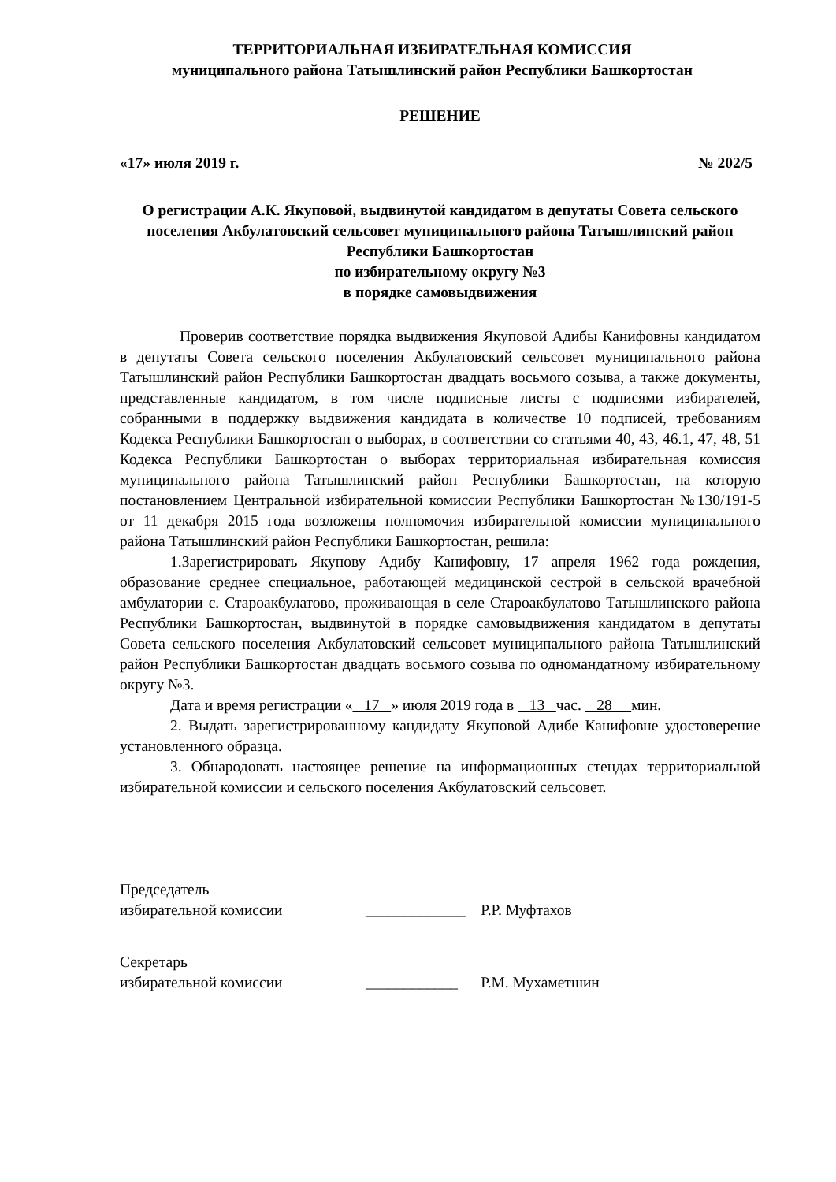ТЕРРИТОРИАЛЬНАЯ ИЗБИРАТЕЛЬНАЯ КОМИССИЯ
муниципального района Татышлинский район Республики Башкортостан
РЕШЕНИЕ
«17» июля 2019 г. № 202/5
О регистрации А.К. Якуповой, выдвинутой кандидатом в депутаты Совета сельского поселения Акбулатовский сельсовет муниципального района Татышлинский район Республики Башкортостан
по избирательному округу №3
в порядке самовыдвижения
Проверив соответствие порядка выдвижения Якуповой Адибы Канифовны кандидатом в депутаты Совета сельского поселения Акбулатовский сельсовет муниципального района Татышлинский район Республики Башкортостан двадцать восьмого созыва, а также документы, представленные кандидатом, в том числе подписные листы с подписями избирателей, собранными в поддержку выдвижения кандидата в количестве 10 подписей, требованиям Кодекса Республики Башкортостан о выборах, в соответствии со статьями 40, 43, 46.1, 47, 48, 51 Кодекса Республики Башкортостан о выборах территориальная избирательная комиссия муниципального района Татышлинский район Республики Башкортостан, на которую постановлением Центральной избирательной комиссии Республики Башкортостан №130/191-5 от 11 декабря 2015 года возложены полномочия избирательной комиссии муниципального района Татышлинский район Республики Башкортостан, решила:
1.Зарегистрировать Якупову Адибу Канифовну, 17 апреля 1962 года рождения, образование среднее специальное, работающей медицинской сестрой в сельской врачебной амбулатории с. Староакбулатово, проживающая в селе Староакбулатово Татышлинского района Республики Башкортостан, выдвинутой в порядке самовыдвижения кандидатом в депутаты Совета сельского поселения Акбулатовский сельсовет муниципального района Татышлинский район Республики Башкортостан двадцать восьмого созыва по одномандатному избирательному округу №3.
Дата и время регистрации « 17 » июля 2019 года в 13 час. 28 мин.
2. Выдать зарегистрированному кандидату Якуповой Адибе Канифовне удостоверение установленного образца.
3. Обнародовать настоящее решение на информационных стендах территориальной избирательной комиссии и сельского поселения Акбулатовский сельсовет.
Председатель
избирательной комиссии _____________ Р.Р. Муфтахов
Секретарь
избирательной комиссии ____________ Р.М. Мухаметшин